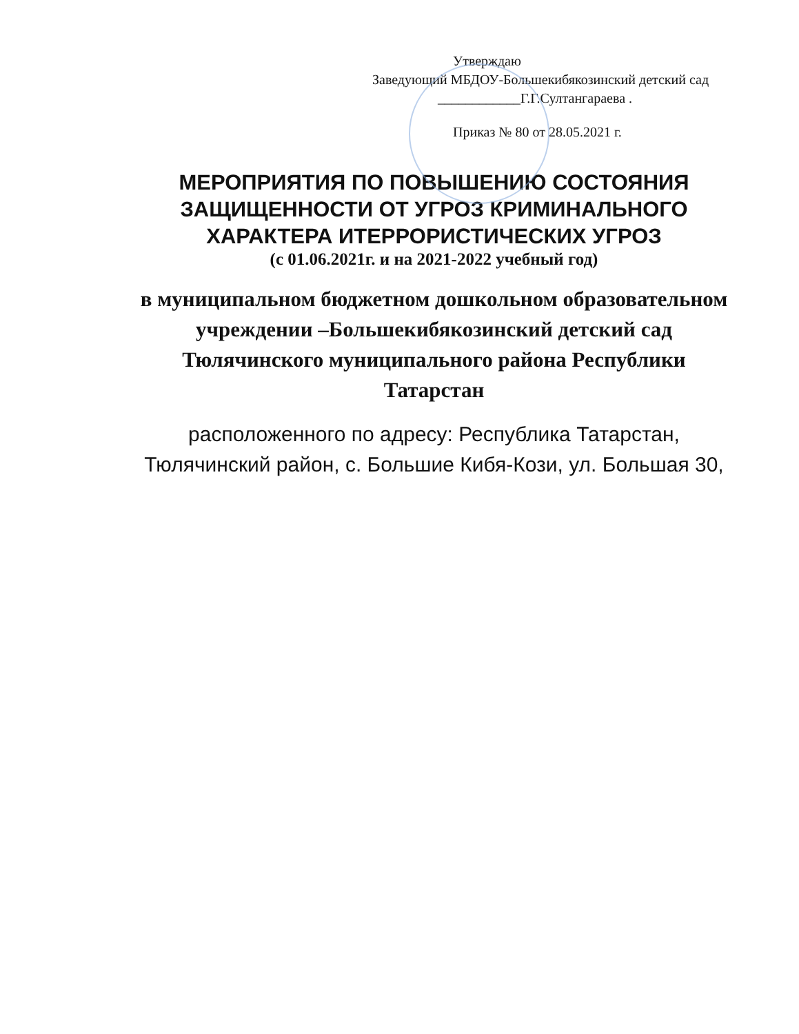Утверждаю
Заведующий МБДОУ-Большекибякозинский детский сад
____________Г.Г.Султангараева .
Приказ № 80 от 28.05.2021 г.
МЕРОПРИЯТИЯ ПО ПОВЫШЕНИЮ СОСТОЯНИЯ ЗАЩИЩЕННОСТИ ОТ УГРОЗ КРИМИНАЛЬНОГО ХАРАКТЕРА ИТЕРРОРИСТИЧЕСКИХ УГРОЗ
(с 01.06.2021г. и на 2021-2022 учебный год)
в муниципальном бюджетном дошкольном образовательном учреждении –Большекибякозинский детский сад Тюлячинского муниципального района Республики Татарстан
расположенного по адресу: Республика Татарстан, Тюлячинский район, с. Большие Кибя-Кози, ул. Большая 30,